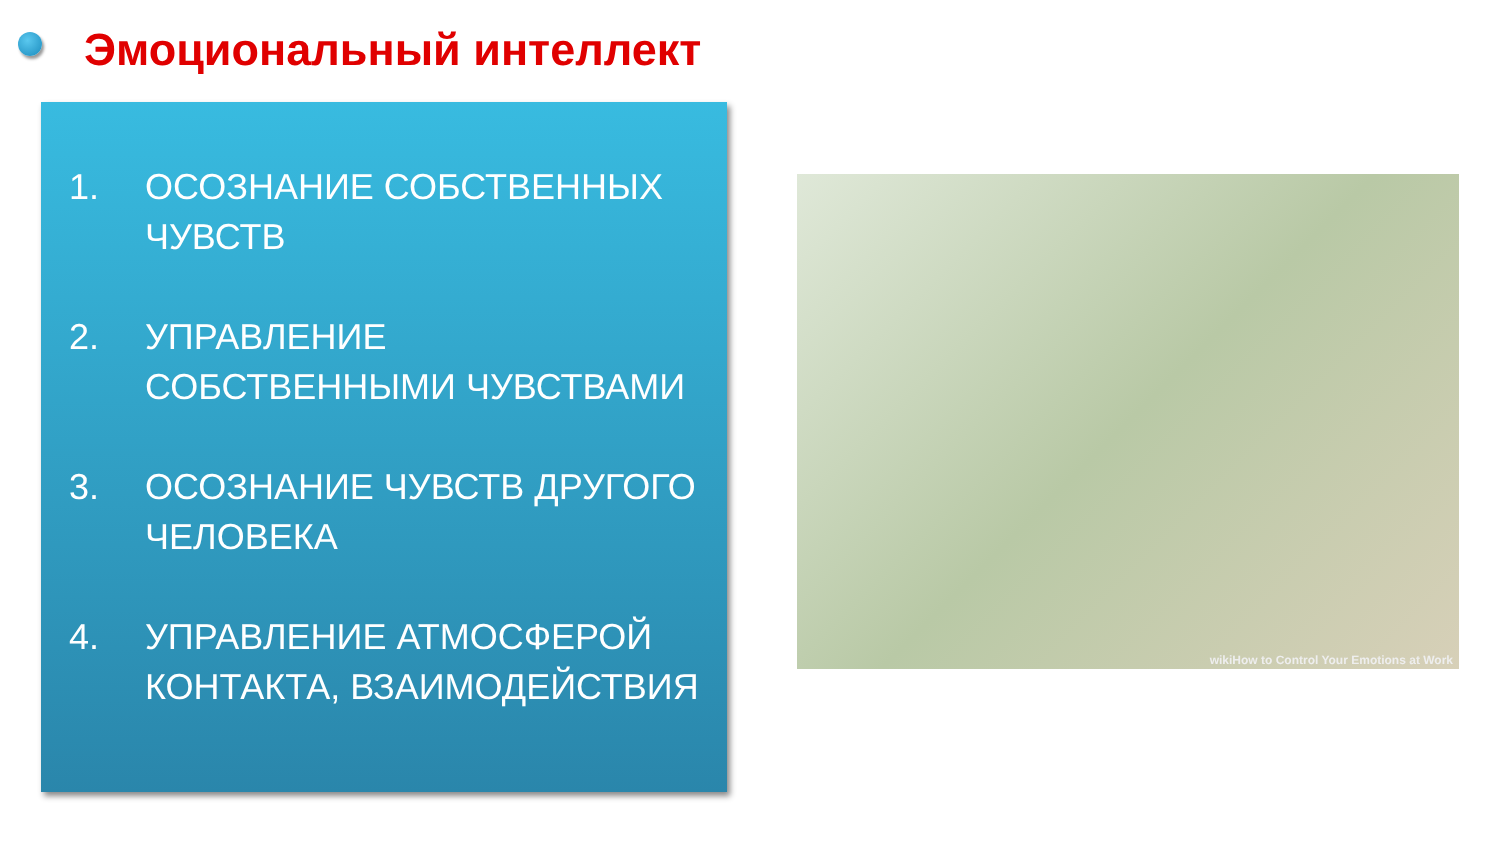Эмоциональный интеллект
1. ОСОЗНАНИЕ СОБСТВЕННЫХ ЧУВСТВ
2. УПРАВЛЕНИЕ СОБСТВЕННЫМИ ЧУВСТВАМИ
3. ОСОЗНАНИЕ ЧУВСТВ ДРУГОГО ЧЕЛОВЕКА
4. УПРАВЛЕНИЕ АТМОСФЕРОЙ КОНТАКТА, ВЗАИМОДЕЙСТВИЯ
wikiHow to Control Your Emotions at Work